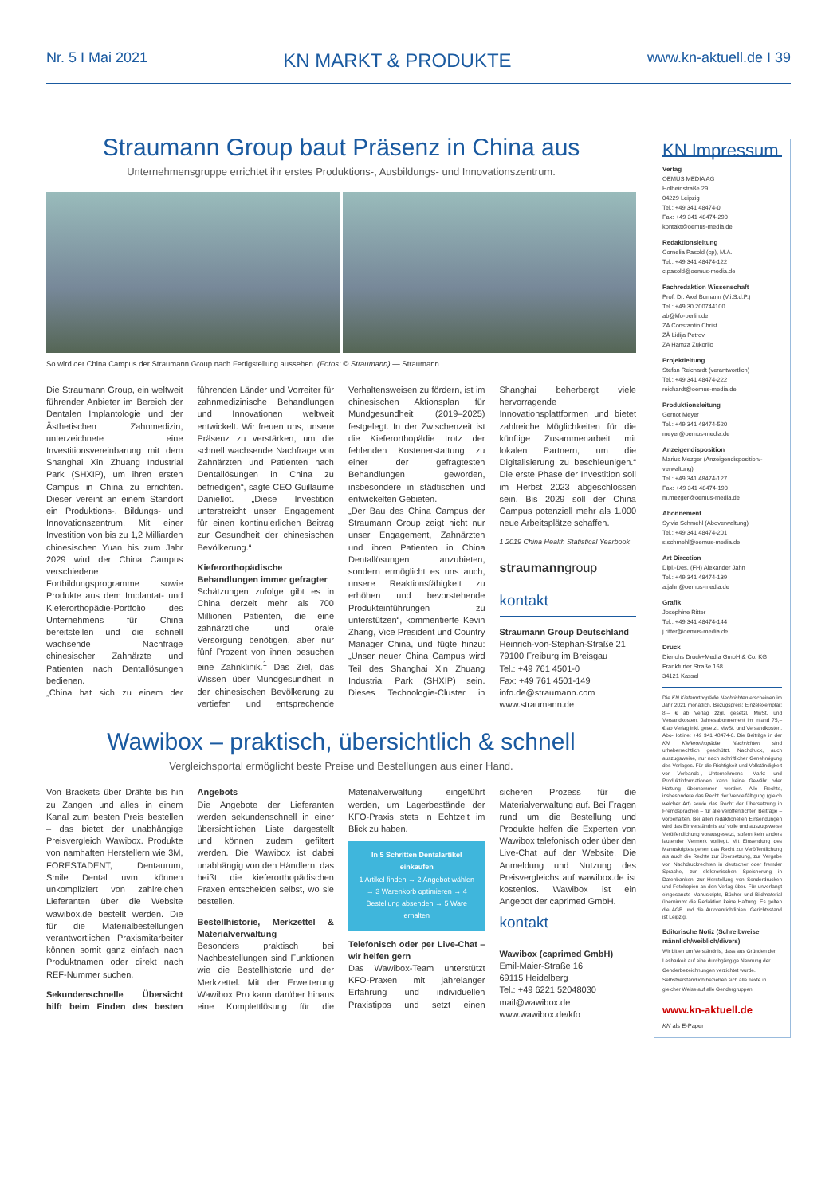Nr. 5 I Mai 2021 KN MARKT & PRODUKTE www.kn-aktuell.de I 39
Straumann Group baut Präsenz in China aus
Unternehmensgruppe errichtet ihr erstes Produktions-, Ausbildungs- und Innovationszentrum.
So wird der China Campus der Straumann Group nach Fertigstellung aussehen. (Fotos: © Straumann) — Straumann
Die Straumann Group, ein weltweit führender Anbieter im Bereich der Dentalen Implantologie und der Ästhetischen Zahnmedizin, unterzeichnete eine Investitionsvereinbarung mit dem Shanghai Xin Zhuang Industrial Park (SHXIP), um ihren ersten Campus in China zu errichten. Dieser vereint an einem Standort ein Produktions-, Bildungs- und Innovationszentrum. Mit einer Investition von bis zu 1,2 Milliarden chinesischen Yuan bis zum Jahr 2029 wird der China Campus verschiedene Fortbildungsprogramme sowie Produkte aus dem Implantat- und Kieferorthopädie-Portfolio des Unternehmens für China bereitstellen und die schnell wachsende Nachfrage chinesischer Zahnärzte und Patienten nach Dentallösungen bedienen.
„China hat sich zu einem der führenden Länder und Vorreiter für zahnmedizinische Behandlungen und Innovationen weltweit entwickelt. Wir freuen uns, unsere Präsenz zu verstärken, um die schnell wachsende Nachfrage von Zahnärzten und Patienten nach Dentallösungen in China zu befriedigen“, sagte CEO Guillaume Daniellot. „Diese Investition unterstreicht unser Engagement für einen kontinuierlichen Beitrag zur Gesundheit der chinesischen Bevölkerung.“
Kieferorthopädische Behandlungen immer gefragter
Schätzungen zufolge gibt es in China derzeit mehr als 700 Millionen Patienten, die eine zahnärztliche und orale Versorgung benötigen, aber nur fünf Prozent von ihnen besuchen eine Zahnklinik.<sup>1</sup> Das Ziel, das Wissen über Mundgesundheit in der chinesischen Bevölkerung zu vertiefen und entsprechende Verhaltensweisen zu fördern, ist im chinesischen Aktionsplan für Mundgesundheit (2019–2025) festgelegt. In der Zwischenzeit ist die Kieferorthopädie trotz der fehlenden Kostenerstattung zu einer der gefragtesten Behandlungen geworden, insbesondere in städtischen und entwickelten Gebieten.
„Der Bau des China Campus der Straumann Group zeigt nicht nur unser Engagement, Zahnärzten und ihren Patienten in China Dentallösungen anzubieten, sondern ermöglicht es uns auch, unsere Reaktionsfähigkeit zu erhöhen und bevorstehende Produkteinführungen zu unterstützen“, kommentierte Kevin Zhang, Vice President und Country Manager China, und fügte hinzu: „Unser neuer China Campus wird Teil des Shanghai Xin Zhuang Industrial Park (SHXIP) sein. Dieses Technologie-Cluster in Shanghai beherbergt viele hervorragende Innovationsplattformen und bietet zahlreiche Möglichkeiten für die künftige Zusammenarbeit mit lokalen Partnern, um die Digitalisierung zu beschleunigen.“ Die erste Phase der Investition soll im Herbst 2023 abgeschlossen sein. Bis 2029 soll der China Campus potenziell mehr als 1.000 neue Arbeitsplätze schaffen.
1 2019 China Health Statistical Yearbook
straumanngroup
kontakt
Straumann Group Deutschland
Heinrich-von-Stephan-Straße 21
79100 Freiburg im Breisgau
Tel.: +49 761 4501-0
Fax: +49 761 4501-149
info.de@straumann.com
www.straumann.de
Wawibox – praktisch, übersichtlich & schnell
Vergleichsportal ermöglicht beste Preise und Bestellungen aus einer Hand.
Von Brackets über Drähte bis hin zu Zangen und alles in einem Kanal zum besten Preis bestellen – das bietet der unabhängige Preisvergleich Wawibox. Produkte von namhaften Herstellern wie 3M, FORESTADENT, Dentaurum, Smile Dental uvm. können unkompliziert von zahlreichen Lieferanten über die Website wawibox.de bestellt werden. Die für die Materialbestellungen verantwortlichen Praxismitarbeiter können somit ganz einfach nach Produktnamen oder direkt nach REF-Nummer suchen.
Sekundenschnelle Übersicht hilft beim Finden des besten Angebots
Die Angebote der Lieferanten werden sekundenschnell in einer übersichtlichen Liste dargestellt und können zudem gefiltert werden. Die Wawibox ist dabei unabhängig von den Händlern, das heißt, die kieferorthopädischen Praxen entscheiden selbst, wo sie bestellen.
Bestellhistorie, Merkzettel & Materialverwaltung
Besonders praktisch bei Nachbestellungen sind Funktionen wie die Bestellhistorie und der Merkzettel. Mit der Erweiterung Wawibox Pro kann darüber hinaus eine Komplettlösung für die Materialverwaltung eingeführt werden, um Lagerbestände der KFO-Praxis stets in Echtzeit im Blick zu haben.
In 5 Schritten Dentalartikel einkaufen
1 Artikel finden → 2 Angebot wählen → 3 Warenkorb optimieren → 4 Bestellung absenden → 5 Ware erhalten
Telefonisch oder per Live-Chat – wir helfen gern
Das Wawibox-Team unterstützt KFO-Praxen mit jahrelanger Erfahrung und individuellen Praxistipps und setzt einen sicheren Prozess für die Materialverwaltung auf. Bei Fragen rund um die Bestellung und Produkte helfen die Experten von Wawibox telefonisch oder über den Live-Chat auf der Website. Die Anmeldung und Nutzung des Preisvergleichs auf wawibox.de ist kostenlos. Wawibox ist ein Angebot der caprimed GmbH.
kontakt
Wawibox (caprimed GmbH)
Emil-Maier-Straße 16
69115 Heidelberg
Tel.: +49 6221 52048030
mail@wawibox.de
www.wawibox.de/kfo
KN Impressum
Verlag
OEMUS MEDIA AG
Holbeinstraße 29
04229 Leipzig
Tel.: +49 341 48474-0
Fax: +49 341 48474-290
kontakt@oemus-media.de
Redaktionsleitung
Cornelia Pasold (cp), M.A.
Tel.: +49 341 48474-122
c.pasold@oemus-media.de
Fachredaktion Wissenschaft
Prof. Dr. Axel Bumann (V.i.S.d.P.)
Tel.: +49 30 200744100
ab@kfo-berlin.de
ZA Constantin Christ
ZÄ Lidija Petrov
ZA Hamza Zukorlic
Projektleitung
Stefan Reichardt (verantwortlich)
Tel.: +49 341 48474-222
reichardt@oemus-media.de
Produktionsleitung
Gernot Meyer
Tel.: +49 341 48474-520
meyer@oemus-media.de
Anzeigendisposition
Marius Mezger (Anzeigendisposition/-verwaltung)
Tel.: +49 341 48474-127
Fax: +49 341 48474-190
m.mezger@oemus-media.de
Abonnement
Sylvia Schmehl (Aboverwaltung)
Tel.: +49 341 48474-201
s.schmehl@oemus-media.de
Art Direction
Dipl.-Des. (FH) Alexander Jahn
Tel.: +49 341 48474-139
a.jahn@oemus-media.de
Grafik
Josephine Ritter
Tel.: +49 341 48474-144
j.ritter@oemus-media.de
Druck
Dierichs Druck+Media GmbH & Co. KG
Frankfurter Straße 168
34121 Kassel
Die KN Kieferorthopädie Nachrichten erscheinen im Jahr 2021 monatlich. Bezugspreis: Einzelexemplar: 8,– € ab Verlag zzgl. gesetzl. MwSt. und Versandkosten. Jahresabonnement im Inland 75,– € ab Verlag inkl. gesetzl. MwSt. und Versandkosten. Abo-Hotline: +49 341 48474-0. Die Beiträge in der KN Kieferorthopädie Nachrichten sind urheberrechtlich geschützt. Nachdruck, auch auszugsweise, nur nach schriftlicher Genehmigung des Verlages. Für die Richtigkeit und Vollständigkeit von Verbands-, Unternehmens-, Markt- und Produktinformationen kann keine Gewähr oder Haftung übernommen werden. Alle Rechte, insbesondere das Recht der Vervielfältigung (gleich welcher Art) sowie das Recht der Übersetzung in Fremdsprachen – für alle veröffentlichten Beiträge – vorbehalten. Bei allen redaktionellen Einsendungen wird das Einverständnis auf volle und auszugsweise Veröffentlichung vorausgesetzt, sofern kein anders lautender Vermerk vorliegt. Mit Einsendung des Manuskriptes gehen das Recht zur Veröffentlichung als auch die Rechte zur Übersetzung, zur Vergabe von Nachdruckrechten in deutscher oder fremder Sprache, zur elektronischen Speicherung in Datenbanken, zur Herstellung von Sonderdrucken und Fotokopien an den Verlag über. Für unverlangt eingesandte Manuskripte, Bücher und Bildmaterial übernimmt die Redaktion keine Haftung. Es gelten die AGB und die Autorenrichtlinien. Gerichtsstand ist Leipzig.
Editorische Notiz (Schreibweise männlich/weiblich/divers)
Wir bitten um Verständnis, dass aus Gründen der Lesbarkeit auf eine durchgängige Nennung der Genderbezeichnungen verzichtet wurde. Selbstverständlich beziehen sich alle Texte in gleicher Weise auf alle Gendergruppen.
www.kn-aktuell.de
KN als E-Paper